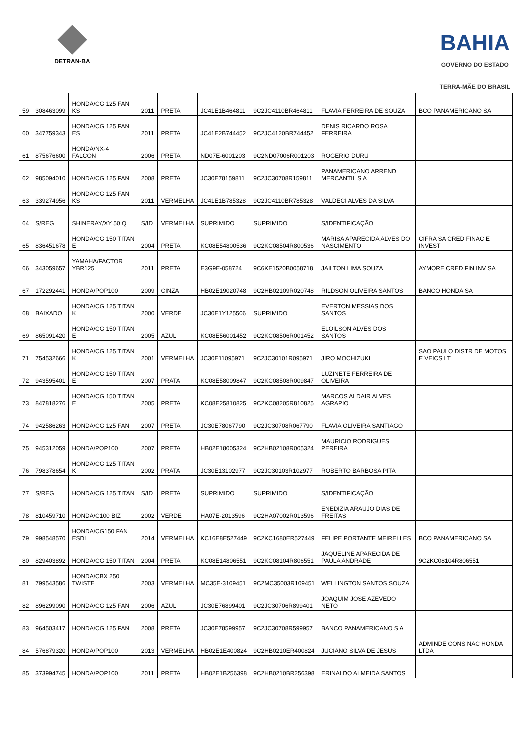DETRAN-BA
BAHIA
GOVERNO DO ESTADO
TERRA-MÃE DO BRASIL
| 59 | 308463099 | HONDA/CG 125 FAN KS | 2011 | PRETA | JC41E1B464811 | 9C2JC4110BR464811 | FLAVIA FERREIRA DE SOUZA | BCO PANAMERICANO SA |
| 60 | 347759343 | HONDA/CG 125 FAN ES | 2011 | PRETA | JC41E2B744452 | 9C2JC4120BR744452 | DENIS RICARDO ROSA FERREIRA | |
| 61 | 875676600 | HONDA/NX-4 FALCON | 2006 | PRETA | ND07E-6001203 | 9C2ND07006R001203 | ROGERIO DURU | |
| 62 | 985094010 | HONDA/CG 125 FAN | 2008 | PRETA | JC30E78159811 | 9C2JC30708R159811 | PANAMERICANO ARREND MERCANTIL S A | |
| 63 | 339274956 | HONDA/CG 125 FAN KS | 2011 | VERMELHA | JC41E1B785328 | 9C2JC4110BR785328 | VALDECI ALVES DA SILVA | |
| 64 | S/REG | SHINERAY/XY 50 Q | S/ID | VERMELHA | SUPRIMIDO | SUPRIMIDO | S/IDENTIFICAÇÃO | |
| 65 | 836451678 | HONDA/CG 150 TITAN E | 2004 | PRETA | KC08E54800536 | 9C2KC08504R800536 | MARISA APARECIDA ALVES DO NASCIMENTO | CIFRA SA CRED FINAC E INVEST |
| 66 | 343059657 | YAMAHA/FACTOR YBR125 | 2011 | PRETA | E3G9E-058724 | 9C6KE1520B0058718 | JAILTON LIMA SOUZA | AYMORE CRED FIN INV SA |
| 67 | 172292441 | HONDA/POP100 | 2009 | CINZA | HB02E19020748 | 9C2HB02109R020748 | RILDSON OLIVEIRA SANTOS | BANCO HONDA SA |
| 68 | BAIXADO | HONDA/CG 125 TITAN K | 2000 | VERDE | JC30E1Y125506 | SUPRIMIDO | EVERTON MESSIAS DOS SANTOS | |
| 69 | 865091420 | HONDA/CG 150 TITAN E | 2005 | AZUL | KC08E56001452 | 9C2KC08506R001452 | ELOILSON ALVES DOS SANTOS | |
| 71 | 754532666 | HONDA/CG 125 TITAN K | 2001 | VERMELHA | JC30E11095971 | 9C2JC30101R095971 | JIRO MOCHIZUKI | SAO PAULO DISTR DE MOTOS E VEICS LT |
| 72 | 943595401 | HONDA/CG 150 TITAN E | 2007 | PRATA | KC08E58009847 | 9C2KC08508R009847 | LUZINETE FERREIRA DE OLIVEIRA | |
| 73 | 847818276 | HONDA/CG 150 TITAN E | 2005 | PRETA | KC08E25810825 | 9C2KC08205R810825 | MARCOS ALDAIR ALVES AGRAPIO | |
| 74 | 942586263 | HONDA/CG 125 FAN | 2007 | PRETA | JC30E78067790 | 9C2JC30708R067790 | FLAVIA OLIVEIRA SANTIAGO | |
| 75 | 945312059 | HONDA/POP100 | 2007 | PRETA | HB02E18005324 | 9C2HB02108R005324 | MAURICIO RODRIGUES PEREIRA | |
| 76 | 798378654 | HONDA/CG 125 TITAN K | 2002 | PRATA | JC30E13102977 | 9C2JC30103R102977 | ROBERTO BARBOSA PITA | |
| 77 | S/REG | HONDA/CG 125 TITAN | S/ID | PRETA | SUPRIMIDO | SUPRIMIDO | S/IDENTIFICAÇÃO | |
| 78 | 810459710 | HONDA/C100 BIZ | 2002 | VERDE | HA07E-2013596 | 9C2HA07002R013596 | ENEDIZIA ARAUJO DIAS DE FREITAS | |
| 79 | 998548570 | HONDA/CG150 FAN ESDI | 2014 | VERMELHA | KC16E8E527449 | 9C2KC1680ER527449 | FELIPE PORTANTE MEIRELLES | BCO PANAMERICANO SA |
| 80 | 829403892 | HONDA/CG 150 TITAN | 2004 | PRETA | KC08E14806551 | 9C2KC08104R806551 | JAQUELINE APARECIDA DE PAULA ANDRADE | 9C2KC08104R806551 |
| 81 | 799543586 | HONDA/CBX 250 TWISTE | 2003 | VERMELHA | MC35E-3109451 | 9C2MC35003R109451 | WELLINGTON SANTOS SOUZA | |
| 82 | 896299090 | HONDA/CG 125 FAN | 2006 | AZUL | JC30E76899401 | 9C2JC30706R899401 | JOAQUIM JOSE AZEVEDO NETO | |
| 83 | 964503417 | HONDA/CG 125 FAN | 2008 | PRETA | JC30E78599957 | 9C2JC30708R599957 | BANCO PANAMERICANO S A | |
| 84 | 576879320 | HONDA/POP100 | 2013 | VERMELHA | HB02E1E400824 | 9C2HB0210ER400824 | JUCIANO SILVA DE JESUS | ADMINDE CONS NAC HONDA LTDA |
| 85 | 373994745 | HONDA/POP100 | 2011 | PRETA | HB02E1B256398 | 9C2HB0210BR256398 | ERINALDO ALMEIDA SANTOS | |